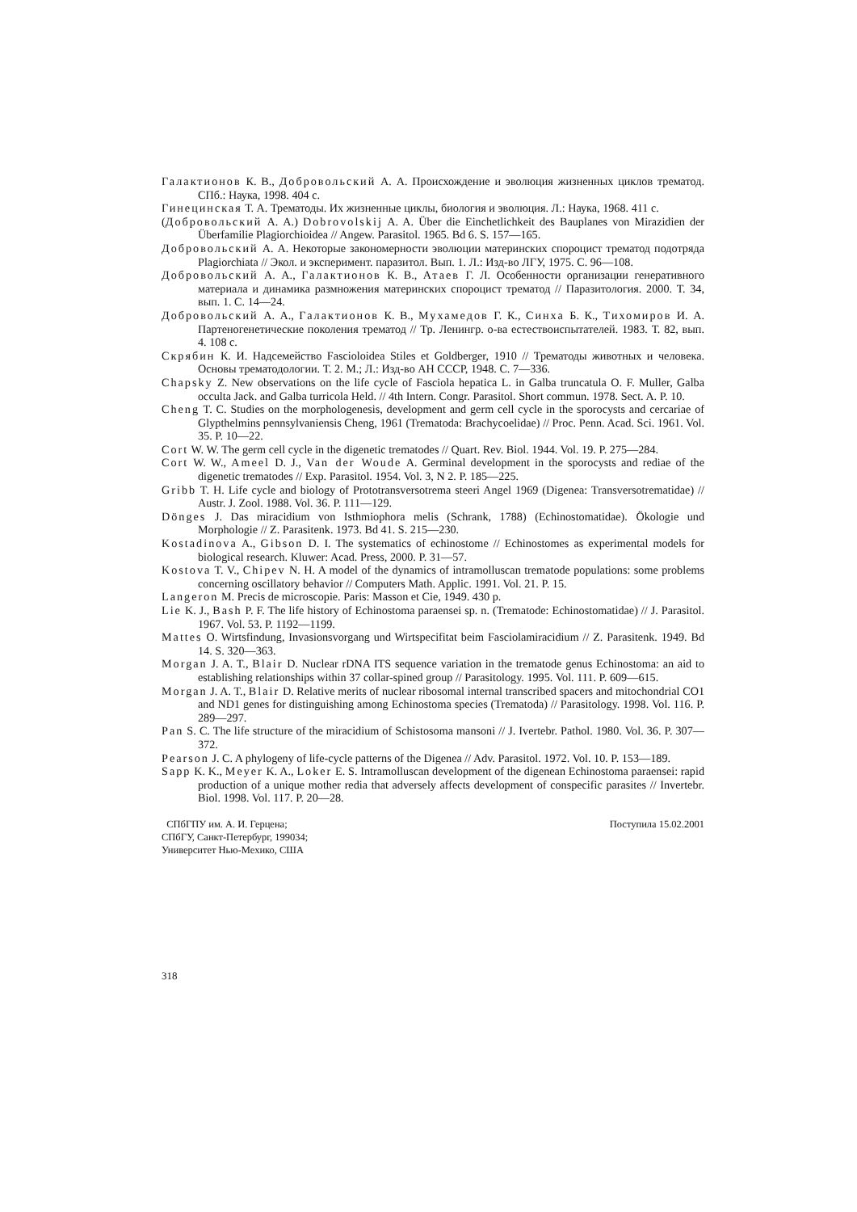Галактионов К. В., Добровольский А. А. Происхождение и эволюция жизненных циклов трематод. СПб.: Наука, 1998. 404 с.
Гинецинская Т. А. Трематоды. Их жизненные циклы, биология и эволюция. Л.: Наука, 1968. 411 с.
(Добровольский А. А.) Dobrovolskij A. A. Über die Einchetlichkeit des Bauplanes von Mirazidien der Überfamilie Plagiorchioidea // Angew. Parasitol. 1965. Bd 6. S. 157—165.
Добровольский А. А. Некоторые закономерности эволюции материнских спороцист трематод подотряда Plagiorchiata // Экол. и эксперимент. паразитол. Вып. 1. Л.: Изд-во ЛГУ, 1975. С. 96—108.
Добровольский А. А., Галактионов К. В., Атаев Г. Л. Особенности организации генеративного материала и динамика размножения материнских спороцист трематод // Паразитология. 2000. Т. 34, вып. 1. С. 14—24.
Добровольский А. А., Галактионов К. В., Мухамедов Г. К., Синха Б. К., Тихомиров И. А. Партеногенетические поколения трематод // Тр. Ленингр. о-ва естествоиспытателей. 1983. Т. 82, вып. 4. 108 с.
Скрябин К. И. Надсемейство Fascioloidea Stiles et Goldberger, 1910 // Трематоды животных и человека. Основы трематодологии. Т. 2. М.; Л.: Изд-во АН СССР, 1948. С. 7—336.
Chapsky Z. New observations on the life cycle of Fasciola hepatica L. in Galba truncatula O. F. Muller, Galba occulta Jack. and Galba turricola Held. // 4th Intern. Congr. Parasitol. Short commun. 1978. Sect. A. P. 10.
Cheng T. C. Studies on the morphologenesis, development and germ cell cycle in the sporocysts and cercariae of Glypthelmins pennsylvaniensis Cheng, 1961 (Trematoda: Brachycoelidae) // Proc. Penn. Acad. Sci. 1961. Vol. 35. P. 10—22.
Cort W. W. The germ cell cycle in the digenetic trematodes // Quart. Rev. Biol. 1944. Vol. 19. P. 275—284.
Cort W. W., Ameel D. J., Van der Woude A. Germinal development in the sporocysts and rediae of the digenetic trematodes // Exp. Parasitol. 1954. Vol. 3, N 2. P. 185—225.
Gribb T. H. Life cycle and biology of Prototransversotrema steeri Angel 1969 (Digenea: Transversotrematidae) // Austr. J. Zool. 1988. Vol. 36. P. 111—129.
Dönges J. Das miracidium von Isthmiophora melis (Schrank, 1788) (Echinostomatidae). Ökologie und Morphologie // Z. Parasitenk. 1973. Bd 41. S. 215—230.
Kostadinova A., Gibson D. I. The systematics of echinostome // Echinostomes as experimental models for biological research. Kluwer: Acad. Press, 2000. P. 31—57.
Kostova T. V., Chipev N. H. A model of the dynamics of intramolluscan trematode populations: some problems concerning oscillatory behavior // Computers Math. Applic. 1991. Vol. 21. P. 15.
Langeron M. Precis de microscopie. Paris: Masson et Cie, 1949. 430 p.
Lie K. J., Bash P. F. The life history of Echinostoma paraensei sp. n. (Trematode: Echinostomatidae) // J. Parasitol. 1967. Vol. 53. P. 1192—1199.
Mattes O. Wirtsfindung, Invasionsvorgang und Wirtspecifitat beim Fasciolamiracidium // Z. Parasitenk. 1949. Bd 14. S. 320—363.
Morgan J. A. T., Blair D. Nuclear rDNA ITS sequence variation in the trematode genus Echinostoma: an aid to establishing relationships within 37 collar-spined group // Parasitology. 1995. Vol. 111. P. 609—615.
Morgan J. A. T., Blair D. Relative merits of nuclear ribosomal internal transcribed spacers and mitochondrial CO1 and ND1 genes for distinguishing among Echinostoma species (Trematoda) // Parasitology. 1998. Vol. 116. P. 289—297.
Pan S. C. The life structure of the miracidium of Schistosoma mansoni // J. Ivertebr. Pathol. 1980. Vol. 36. P. 307—372.
Pearson J. C. A phylogeny of life-cycle patterns of the Digenea // Adv. Parasitol. 1972. Vol. 10. P. 153—189.
Sapp K. K., Meyer K. A., Loker E. S. Intramolluscan development of the digenean Echinostoma paraensei: rapid production of a unique mother redia that adversely affects development of conspecific parasites // Invertebr. Biol. 1998. Vol. 117. P. 20—28.
СПбГПУ им. А. И. Герцена;
СПбГУ, Санкт-Петербург, 199034;
Университет Нью-Мехико, США
Поступила 15.02.2001
318